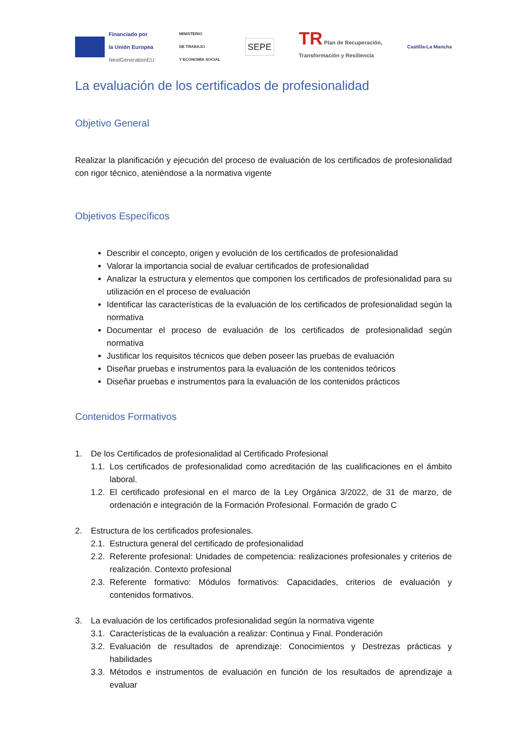Financiado por
la Unión Europea
NextGenerationEU
MINISTERIO
DE TRABAJO
Y ECONOMÍA SOCIAL
SEPE
TR Plan de Recuperación,
Transformación y Resiliencia
Castilla-La Mancha
La evaluación de los certificados de profesionalidad
Objetivo General
Realizar la planificación y ejecución del proceso de evaluación de los certificados de profesionalidad con rigor técnico, ateniéndose a la normativa vigente
Objetivos Específicos
Describir el concepto, origen y evolución de los certificados de profesionalidad
Valorar la importancia social de evaluar certificados de profesionalidad
Analizar la estructura y elementos que componen los certificados de profesionalidad para su utilización en el proceso de evaluación
Identificar las características de la evaluación de los certificados de profesionalidad según la normativa
Documentar el proceso de evaluación de los certificados de profesionalidad según normativa
Justificar los requisitos técnicos que deben poseer las pruebas de evaluación
Diseñar pruebas e instrumentos para la evaluación de los contenidos teóricos
Diseñar pruebas e instrumentos para la evaluación de los contenidos prácticos
Contenidos Formativos
1. De los Certificados de profesionalidad al Certificado Profesional
1.1. Los certificados de profesionalidad como acreditación de las cualificaciones en el ámbito laboral.
1.2. El certificado profesional en el marco de la Ley Orgánica 3/2022, de 31 de marzo, de ordenación e integración de la Formación Profesional. Formación de grado C
2. Estructura de los certificados profesionales.
2.1. Estructura general del certificado de profesionalidad
2.2. Referente profesional: Unidades de competencia: realizaciones profesionales y criterios de realización. Contexto profesional
2.3. Referente formativo: Módulos formativos: Capacidades, criterios de evaluación y contenidos formativos.
3. La evaluación de los certificados profesionalidad según la normativa vigente
3.1. Características de la evaluación a realizar: Continua y Final. Ponderación
3.2. Evaluación de resultados de aprendizaje: Conocimientos y Destrezas prácticas y habilidades
3.3. Métodos e instrumentos de evaluación en función de los resultados de aprendizaje a evaluar